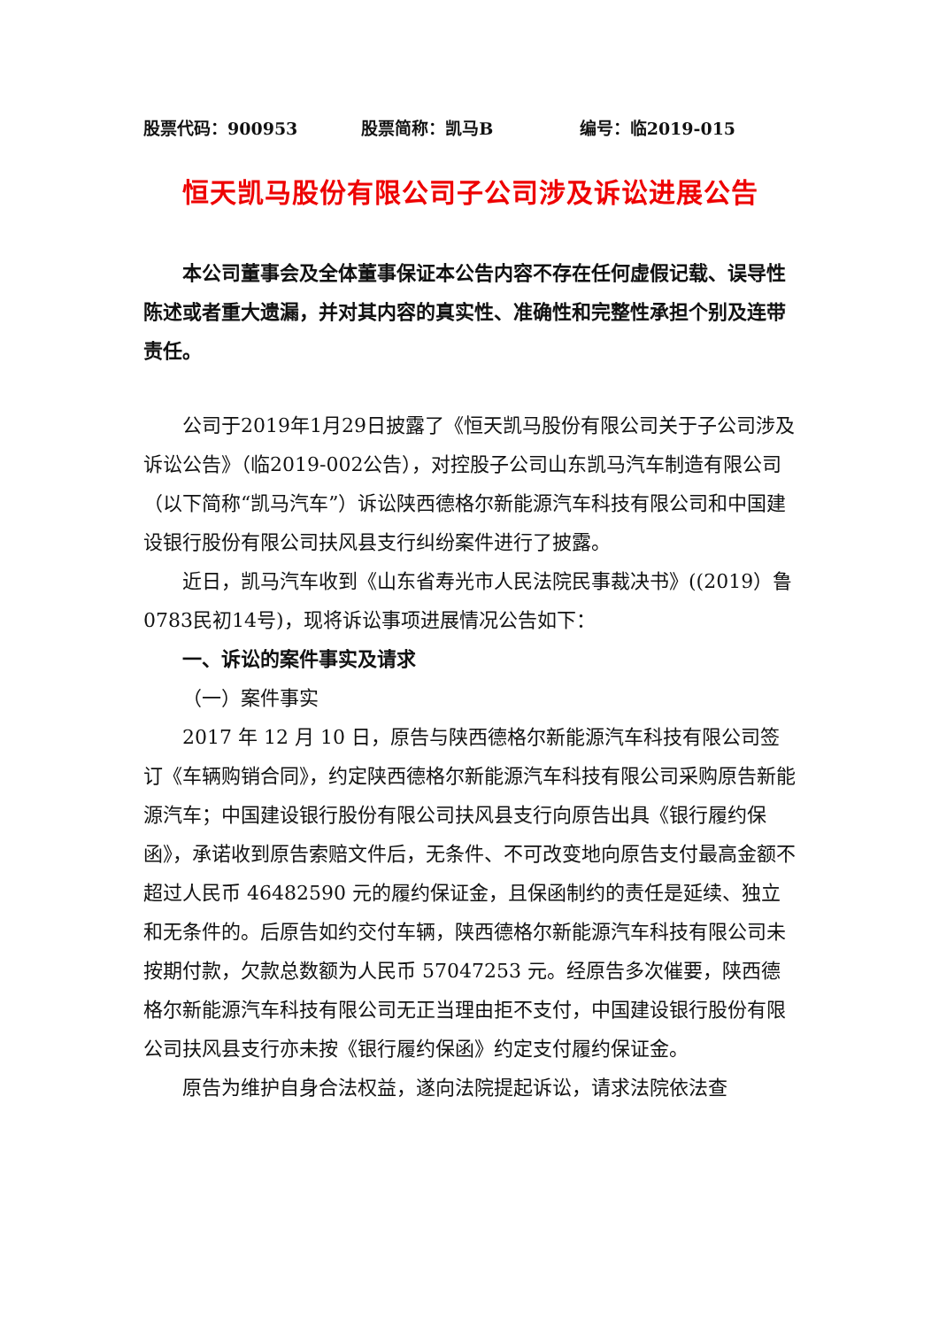股票代码：900953 股票简称：凯马B 编号：临2019-015
恒天凯马股份有限公司子公司涉及诉讼进展公告
本公司董事会及全体董事保证本公告内容不存在任何虚假记载、误导性陈述或者重大遗漏，并对其内容的真实性、准确性和完整性承担个别及连带责任。
公司于2019年1月29日披露了《恒天凯马股份有限公司关于子公司涉及诉讼公告》（临2019-002公告），对控股子公司山东凯马汽车制造有限公司（以下简称“凯马汽车”）诉讼陕西德格尔新能源汽车科技有限公司和中国建设银行股份有限公司扶风县支行纠纷案件进行了披露。
近日，凯马汽车收到《山东省寿光市人民法院民事裁决书》((2019）鲁0783民初14号)，现将诉讼事项进展情况公告如下：
一、诉讼的案件事实及请求
（一）案件事实
2017 年 12 月 10 日，原告与陕西德格尔新能源汽车科技有限公司签订《车辆购销合同》，约定陕西德格尔新能源汽车科技有限公司采购原告新能源汽车；中国建设银行股份有限公司扶风县支行向原告出具《银行履约保函》，承诺收到原告索赔文件后，无条件、不可改变地向原告支付最高金额不超过人民币 46482590 元的履约保证金，且保函制约的责任是延续、独立和无条件的。后原告如约交付车辆，陕西德格尔新能源汽车科技有限公司未按期付款，欠款总数额为人民币 57047253 元。经原告多次催要，陕西德格尔新能源汽车科技有限公司无正当理由拒不支付，中国建设银行股份有限公司扶风县支行亦未按《银行履约保函》约定支付履约保证金。
原告为维护自身合法权益，遂向法院提起诉讼，请求法院依法查